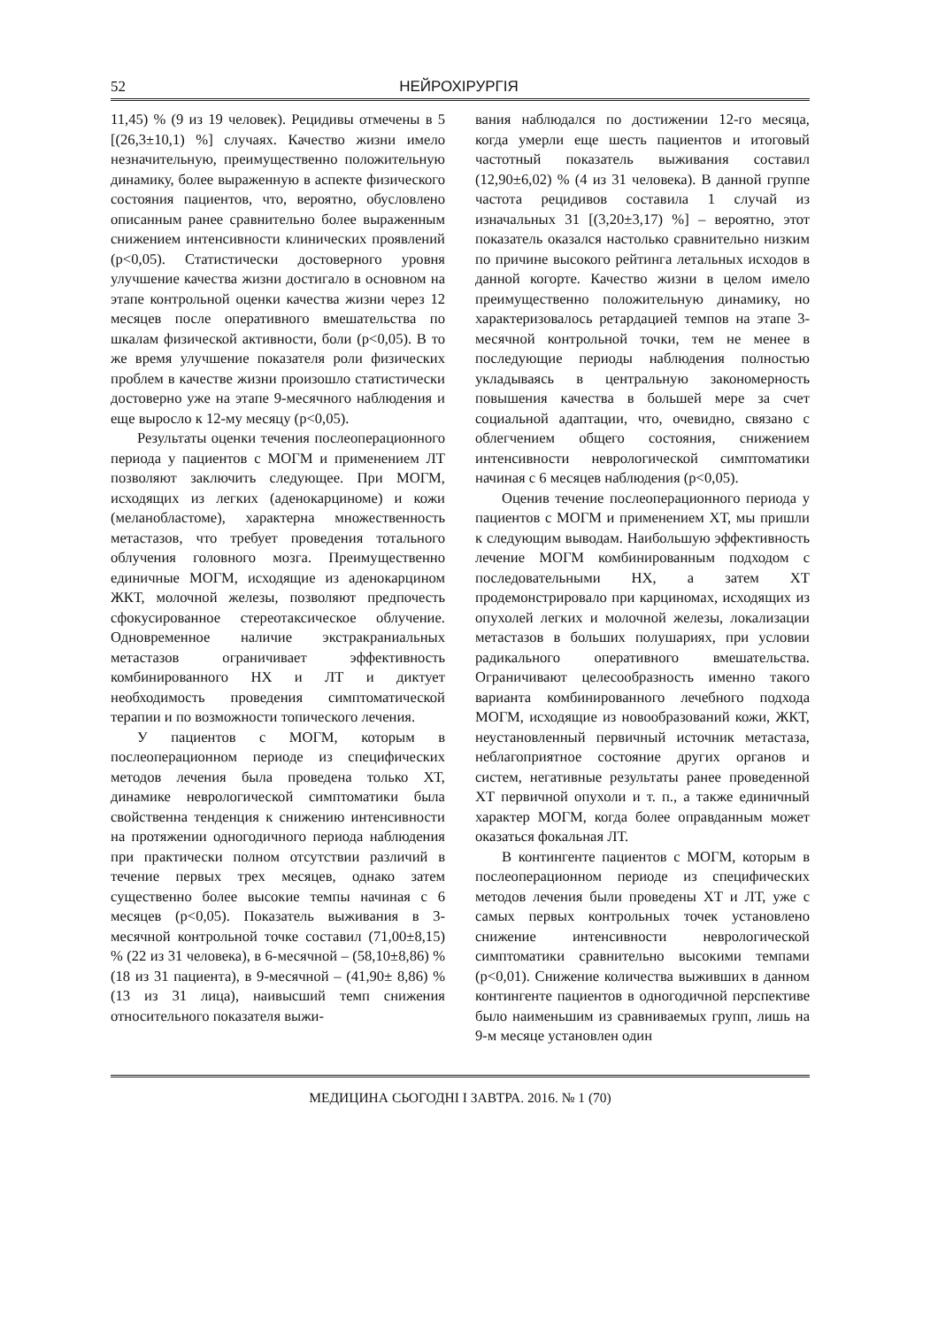52 НЕЙРОХІРУРГІЯ
11,45) % (9 из 19 человек). Рецидивы отмечены в 5 [(26,3±10,1) %] случаях. Качество жизни имело незначительную, преимущественно положительную динамику, более выраженную в аспекте физического состояния пациентов, что, вероятно, обусловлено описанным ранее сравнительно более выраженным снижением интенсивности клинических проявлений (p<0,05). Статистически достоверного уровня улучшение качества жизни достигало в основном на этапе контрольной оценки качества жизни через 12 месяцев после оперативного вмешательства по шкалам физической активности, боли (p<0,05). В то же время улучшение показателя роли физических проблем в качестве жизни произошло статистически достоверно уже на этапе 9-месячного наблюдения и еще выросло к 12-му месяцу (p<0,05).
Результаты оценки течения послеоперационного периода у пациентов с МОГМ и применением ЛТ позволяют заключить следующее. При МОГМ, исходящих из легких (аденокарциноме) и кожи (меланобластоме), характерна множественность метастазов, что требует проведения тотального облучения головного мозга. Преимущественно единичные МОГМ, исходящие из аденокарцином ЖКТ, молочной железы, позволяют предпочесть сфокусированное стереотаксическое облучение. Одновременное наличие экстракраниальных метастазов ограничивает эффективность комбинированного НХ и ЛТ и диктует необходимость проведения симптоматической терапии и по возможности топического лечения.
У пациентов с МОГМ, которым в послеоперационном периоде из специфических методов лечения была проведена только ХТ, динамике неврологической симптоматики была свойственна тенденция к снижению интенсивности на протяжении одногодичного периода наблюдения при практически полном отсутствии различий в течение первых трех месяцев, однако затем существенно более высокие темпы начиная с 6 месяцев (p<0,05). Показатель выживания в 3-месячной контрольной точке составил (71,00±8,15) % (22 из 31 человека), в 6-месячной – (58,10±8,86) % (18 из 31 пациента), в 9-месячной – (41,90± 8,86) % (13 из 31 лица), наивысший темп снижения относительного показателя выжи-
вания наблюдался по достижении 12-го месяца, когда умерли еще шесть пациентов и итоговый частотный показатель выживания составил (12,90±6,02) % (4 из 31 человека). В данной группе частота рецидивов составила 1 случай из изначальных 31 [(3,20±3,17) %] – вероятно, этот показатель оказался настолько сравнительно низким по причине высокого рейтинга летальных исходов в данной когорте. Качество жизни в целом имело преимущественно положительную динамику, но характеризовалось ретардацией темпов на этапе 3-месячной контрольной точки, тем не менее в последующие периоды наблюдения полностью укладываясь в центральную закономерность повышения качества в большей мере за счет социальной адаптации, что, очевидно, связано с облегчением общего состояния, снижением интенсивности неврологической симптоматики начиная с 6 месяцев наблюдения (p<0,05).
Оценив течение послеоперационного периода у пациентов с МОГМ и применением ХТ, мы пришли к следующим выводам. Наибольшую эффективность лечение МОГМ комбинированным подходом с последовательными НХ, а затем ХТ продемонстрировало при карциномах, исходящих из опухолей легких и молочной железы, локализации метастазов в больших полушариях, при условии радикального оперативного вмешательства. Ограничивают целесообразность именно такого варианта комбинированного лечебного подхода МОГМ, исходящие из новообразований кожи, ЖКТ, неустановленный первичный источник метастаза, неблагоприятное состояние других органов и систем, негативные результаты ранее проведенной ХТ первичной опухоли и т. п., а также единичный характер МОГМ, когда более оправданным может оказаться фокальная ЛТ.
В контингенте пациентов с МОГМ, которым в послеоперационном периоде из специфических методов лечения были проведены ХТ и ЛТ, уже с самых первых контрольных точек установлено снижение интенсивности неврологической симптоматики сравнительно высокими темпами (p<0,01). Снижение количества выживших в данном контингенте пациентов в одногодичной перспективе было наименьшим из сравниваемых групп, лишь на 9-м месяце установлен один
МЕДИЦИНА СЬОГОДНІ І ЗАВТРА. 2016. № 1 (70)